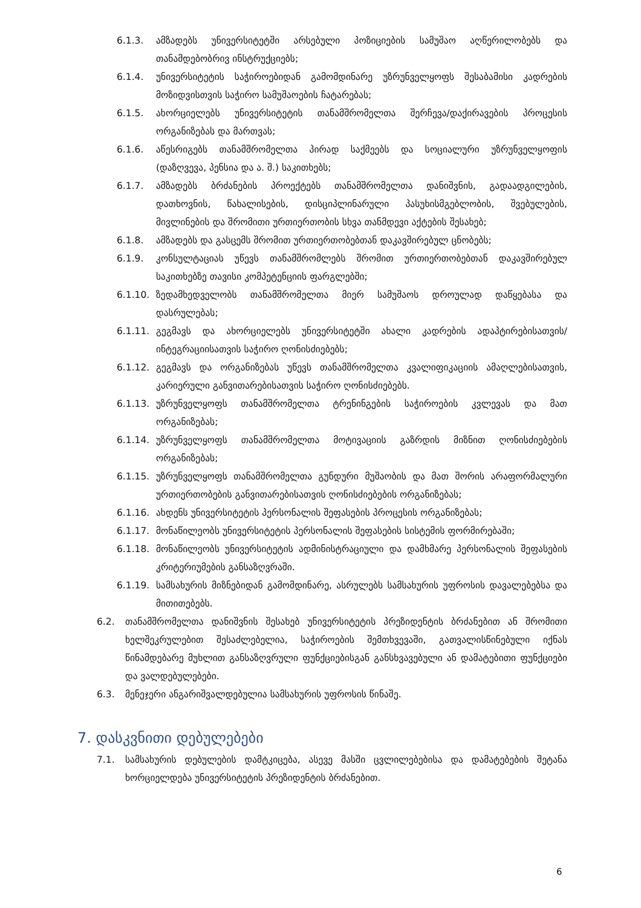6.1.3. ამზადებს უნივერსიტეტში არსებული პოზიციების სამუშაო აღწერილობებს და თანამდებობრივ ინსტრუქციებს;
6.1.4. უნივერსიტეტის საჭიროებიდან გამომდინარე უზრუნველყოფს შესაბამისი კადრების მოზიდვისთვის საჭირო სამუშაოების ჩატარებას;
6.1.5. ახორციელებს უნივერსიტეტის თანამშრომელთა შერჩევა/დაქირავების პროცესის ორგანიზებას და მართვას;
6.1.6. აწესრიგებს თანამშრომელთა პირად საქმეებს და სოციალური უზრუნველყოფის (დაზღვევა, პენსია და ა. შ.) საკითხებს;
6.1.7. ამზადებს ბრძანების პროექტებს თანამშრომელთა დანიშვნის, გადაადგილების, დათხოვნის, წახალისების, დისციპლინარული პასუხისმგებლობის, შვებულების, მივლინების და შრომითი ურთიერთობის სხვა თანმდევი აქტების შესახებ;
6.1.8. ამზადებს და გასცემს შრომით ურთიერთობებთან დაკავშირებულ ცნობებს;
6.1.9. კონსულტაციას უწევს თანამშრომლებს შრომით ურთიერთობებთან დაკავშირებულ საკითხებზე თავისი კომპეტენციის ფარგლებში;
6.1.10. ზედამხედველობს თანამშრომელთა მიერ სამუშაოს დროულად დაწყებასა და დასრულებას;
6.1.11. გეგმავს და ახორციელებს უნივერსიტეტში ახალი კადრების ადაპტირებისათვის/ინტეგრაციისათვის საჭირო ღონისძიებებს;
6.1.12. გეგმავს და ორგანიზებას უწევს თანამშრომელთა კვალიფიკაციის ამაღლებისათვის, კარიერული განვითარებისათვის საჭირო ღონისძიებებს.
6.1.13. უზრუნველყოფს თანამშრომელთა ტრენინგების საჭიროების კვლევას და მათ ორგანიზებას;
6.1.14. უზრუნველყოფს თანამშრომელთა მოტივაციის გაზრდის მიზნით ღონისძიებების ორგანიზებას;
6.1.15. უზრუნველყოფს თანამშრომელთა გუნდური მუშაობის და მათ შორის არაფორმალური ურთიერთობების განვითარებისათვის ღონისძიებების ორგანიზებას;
6.1.16. ახდენს უნივერსიტეტის პერსონალის შეფასების პროცესის ორგანიზებას;
6.1.17. მონაწილეობს უნივერსიტეტის პერსონალის შეფასების სისტემის ფორმირებაში;
6.1.18. მონაწილეობს უნივერსიტეტის ადმინისტრაციული და დამხმარე პერსონალის შეფასების კრიტერიუმების განსაზღვრაში.
6.1.19. სამსახურის მიზნებიდან გამომდინარე, ასრულებს სამსახურის უფროსის დავალებებსა და მითითებებს.
6.2. თანამშრომელთა დანიშვნის შესახებ უნივერსიტეტის პრეზიდენტის ბრძანებით ან შრომითი ხელშეკრულებით შესაძლებელია, საჭიროების შემთხვევაში, გათვალისწინებული იქნას წინამდებარე მუხლით განსაზღვრული ფუნქციებისგან განსხვავებული ან დამატებითი ფუნქციები და ვალდებულებები.
6.3. მენეჯერი ანგარიშვალდებულია სამსახურის უფროსის წინაშე.
7. დასკვნითი დებულებები
7.1. სამსახურის დებულების დამტკიცება, ასევე მასში ცვლილებებისა და დამატებების შეტანა ხორციელდება უნივერსიტეტის პრეზიდენტის ბრძანებით.
6